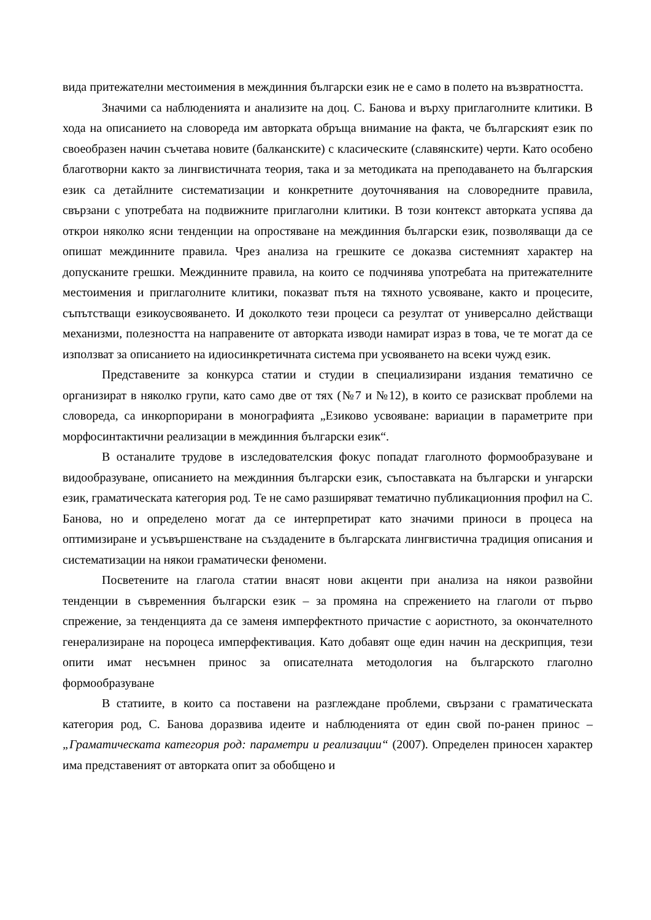вида притежателни местоимения в междинния български език не е само в полето на възвратността.
Значими са наблюденията и анализите на доц. С. Банова и върху приглаголните клитики. В хода на описанието на словореда им авторката обръща внимание на факта, че българският език по своеобразен начин съчетава новите (балканските) с класическите (славянските) черти. Като особено благотворни както за лингвистичната теория, така и за методиката на преподаването на българския език са детайлните систематизации и конкретните доуточнявания на словоредните правила, свързани с употребата на подвижните приглаголни клитики. В този контекст авторката успява да открои няколко ясни тенденции на опростяване на междинния български език, позволяващи да се опишат междинните правила. Чрез анализа на грешките се доказва системният характер на допусканите грешки. Междинните правила, на които се подчинява употребата на притежателните местоимения и приглаголните клитики, показват пътя на тяхното усвояване, както и процесите, съпътстващи езикоусвояването. И доколкото тези процеси са резултат от универсално действащи механизми, полезността на направените от авторката изводи намират израз в това, че те могат да се използват за описанието на идиосинкретичната система при усвояването на всеки чужд език.
Представените за конкурса статии и студии в специализирани издания тематично се организират в няколко групи, като само две от тях (№7 и №12), в които се разискват проблеми на словореда, са инкорпорирани в монографията „Езиково усвояване: вариации в параметрите при морфосинтактични реализации в междинния български език“.
В останалите трудове в изследователския фокус попадат глаголното формообразуване и видообразуване, описанието на междинния български език, съпоставката на български и унгарски език, граматическата категория род. Те не само разширяват тематично публикационния профил на С. Банова, но и определено могат да се интерпретират като значими приноси в процеса на оптимизиране и усъвършенстване на създадените в българската лингвистична традиция описания и систематизации на някои граматически феномени.
Посветените на глагола статии внасят нови акценти при анализа на някои развойни тенденции в съвременния български език – за промяна на спрежението на глаголи от първо спрежение, за тенденцията да се заменя имперфектното причастие с аористното, за окончателното генерализиране на пороцеса имперфективация. Като добавят още един начин на дескрипция, тези опити имат несъмнен принос за описателната методология на българското глаголно формообразуване
В статиите, в които са поставени на разглеждане проблеми, свързани с граматическата категория род, С. Банова доразвива идеите и наблюденията от един свой по-ранен принос – „Граматическата категория род: параметри и реализации“ (2007). Определен приносен характер има представеният от авторката опит за обобщено и